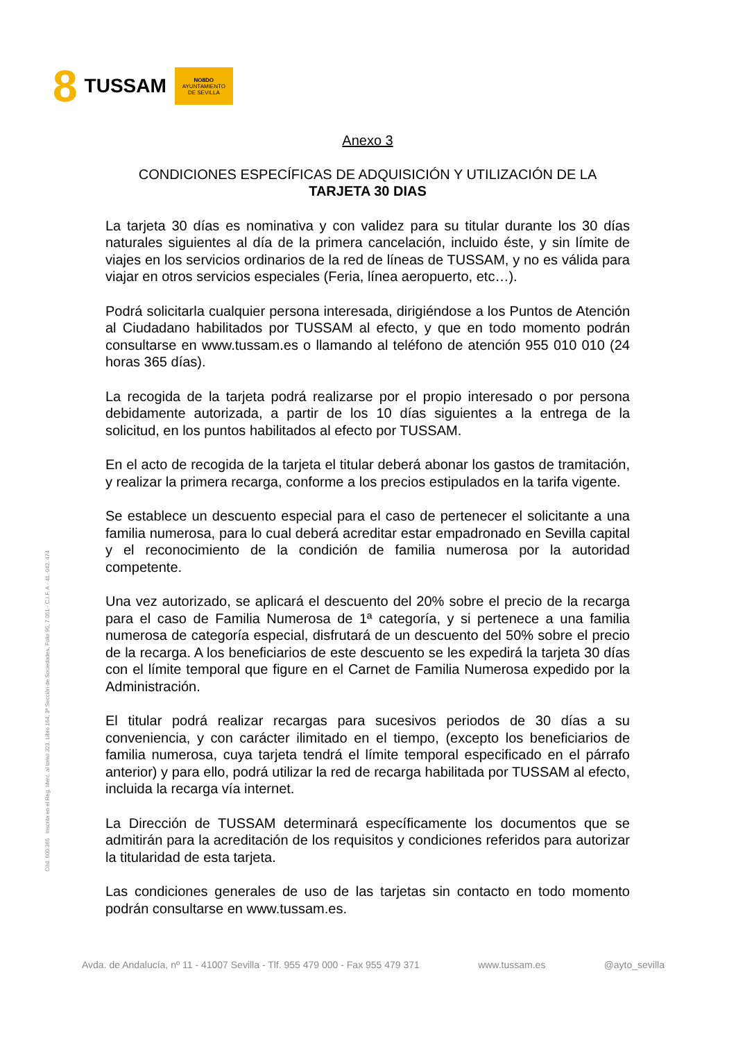8 TUSSAM
NO8DO
AYUNTAMIENTO
DE SEVILLA
Cód. 600.365 Inscrita en el Reg. Merc. al tomo 323, Libro 164, 3ª Sección de Sociedades, Folio 95, 7.051 - C.I.F. A - 41. 042. 474
Anexo 3
CONDICIONES ESPECÍFICAS DE ADQUISICIÓN Y UTILIZACIÓN DE LA
TARJETA 30 DIAS
La tarjeta 30 días es nominativa y con validez para su titular durante los 30 días naturales siguientes al día de la primera cancelación, incluido éste, y sin límite de viajes en los servicios ordinarios de la red de líneas de TUSSAM, y no es válida para viajar en otros servicios especiales (Feria, línea aeropuerto, etc…).
Podrá solicitarla cualquier persona interesada, dirigiéndose a los Puntos de Atención al Ciudadano habilitados por TUSSAM al efecto, y que en todo momento podrán consultarse en www.tussam.es o llamando al teléfono de atención 955 010 010 (24 horas 365 días).
La recogida de la tarjeta podrá realizarse por el propio interesado o por persona debidamente autorizada, a partir de los 10 días siguientes a la entrega de la solicitud, en los puntos habilitados al efecto por TUSSAM.
En el acto de recogida de la tarjeta el titular deberá abonar los gastos de tramitación, y realizar la primera recarga, conforme a los precios estipulados en la tarifa vigente.
Se establece un descuento especial para el caso de pertenecer el solicitante a una familia numerosa, para lo cual deberá acreditar estar empadronado en Sevilla capital y el reconocimiento de la condición de familia numerosa por la autoridad competente.
Una vez autorizado, se aplicará el descuento del 20% sobre el precio de la recarga para el caso de Familia Numerosa de 1ª categoría, y si pertenece a una familia numerosa de categoría especial, disfrutará de un descuento del 50% sobre el precio de la recarga. A los beneficiarios de este descuento se les expedirá la tarjeta 30 días con el límite temporal que figure en el Carnet de Familia Numerosa expedido por la Administración.
El titular podrá realizar recargas para sucesivos periodos de 30 días a su conveniencia, y con carácter ilimitado en el tiempo, (excepto los beneficiarios de familia numerosa, cuya tarjeta tendrá el límite temporal especificado en el párrafo anterior) y para ello, podrá utilizar la red de recarga habilitada por TUSSAM al efecto, incluida la recarga vía internet.
La Dirección de TUSSAM determinará específicamente los documentos que se admitirán para la acreditación de los requisitos y condiciones referidos para autorizar la titularidad de esta tarjeta.
Las condiciones generales de uso de las tarjetas sin contacto en todo momento podrán consultarse en www.tussam.es.
Avda. de Andalucía, nº 11 - 41007 Sevilla - Tlf. 955 479 000 - Fax 955 479 371 www.tussam.es @ayto_sevilla